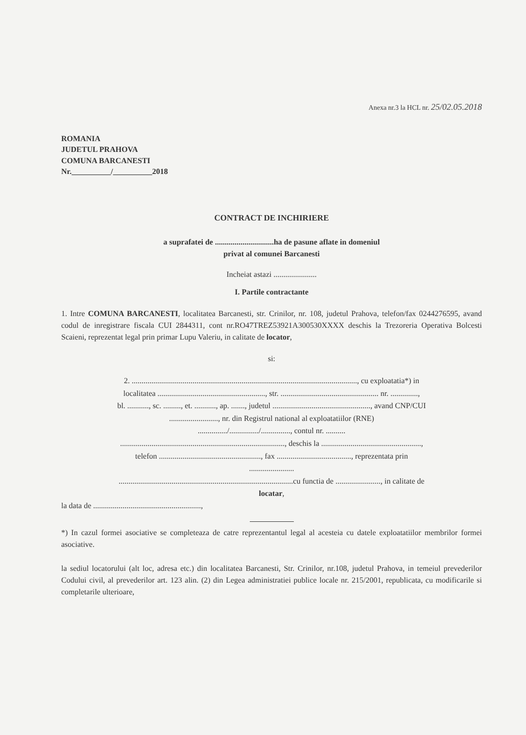Anexa nr.3 la HCL nr. 25/02.05.2018
ROMANIA
JUDETUL PRAHOVA
COMUNA BARCANESTI
Nr.__________/__________2018
CONTRACT DE INCHIRIERE
a suprafatei de ..............................ha de pasune aflate in domeniul
privat al comunei Barcanesti
Incheiat astazi ......................
I. Partile contractante
1. Intre COMUNA BARCANESTI, localitatea Barcanesti, str. Crinilor, nr. 108, judetul Prahova, telefon/fax 0244276595, avand codul de inregistrare fiscala CUI 2844311, cont nr.RO47TREZ53921A300530XXXX deschis la Trezoreria Operativa Bolcesti Scaieni, reprezentat legal prin primar Lupu Valeriu, in calitate de locator,
si:
2. ..................................................................................................................., cu exploatatia*) in
localitatea ......................................................., str. .................................................. nr. ..............,
bl. ..........., sc. ........., et. ..........., ap. ......., judetul .................................................., avand CNP/CUI
........................., nr. din Registrul national al exploatatiilor (RNE)
.............../.............../..............., contul nr. ..........
...................................................................................., deschis la ...................................................,
telefon ...................................................., fax ......................................, reprezentata prin
.......................
.........................................................................................cu functia de ......................., in calitate de
locatar,
la data de .......................................................,
*) In cazul formei asociative se completeaza de catre reprezentantul legal al acesteia cu datele exploatatiilor membrilor formei asociative.
la sediul locatorului (alt loc, adresa etc.) din localitatea Barcanesti, Str. Crinilor, nr.108, judetul Prahova, in temeiul prevederilor Codului civil, al prevederilor art. 123 alin. (2) din Legea administratiei publice locale nr. 215/2001, republicata, cu modificarile si completarile ulterioare,